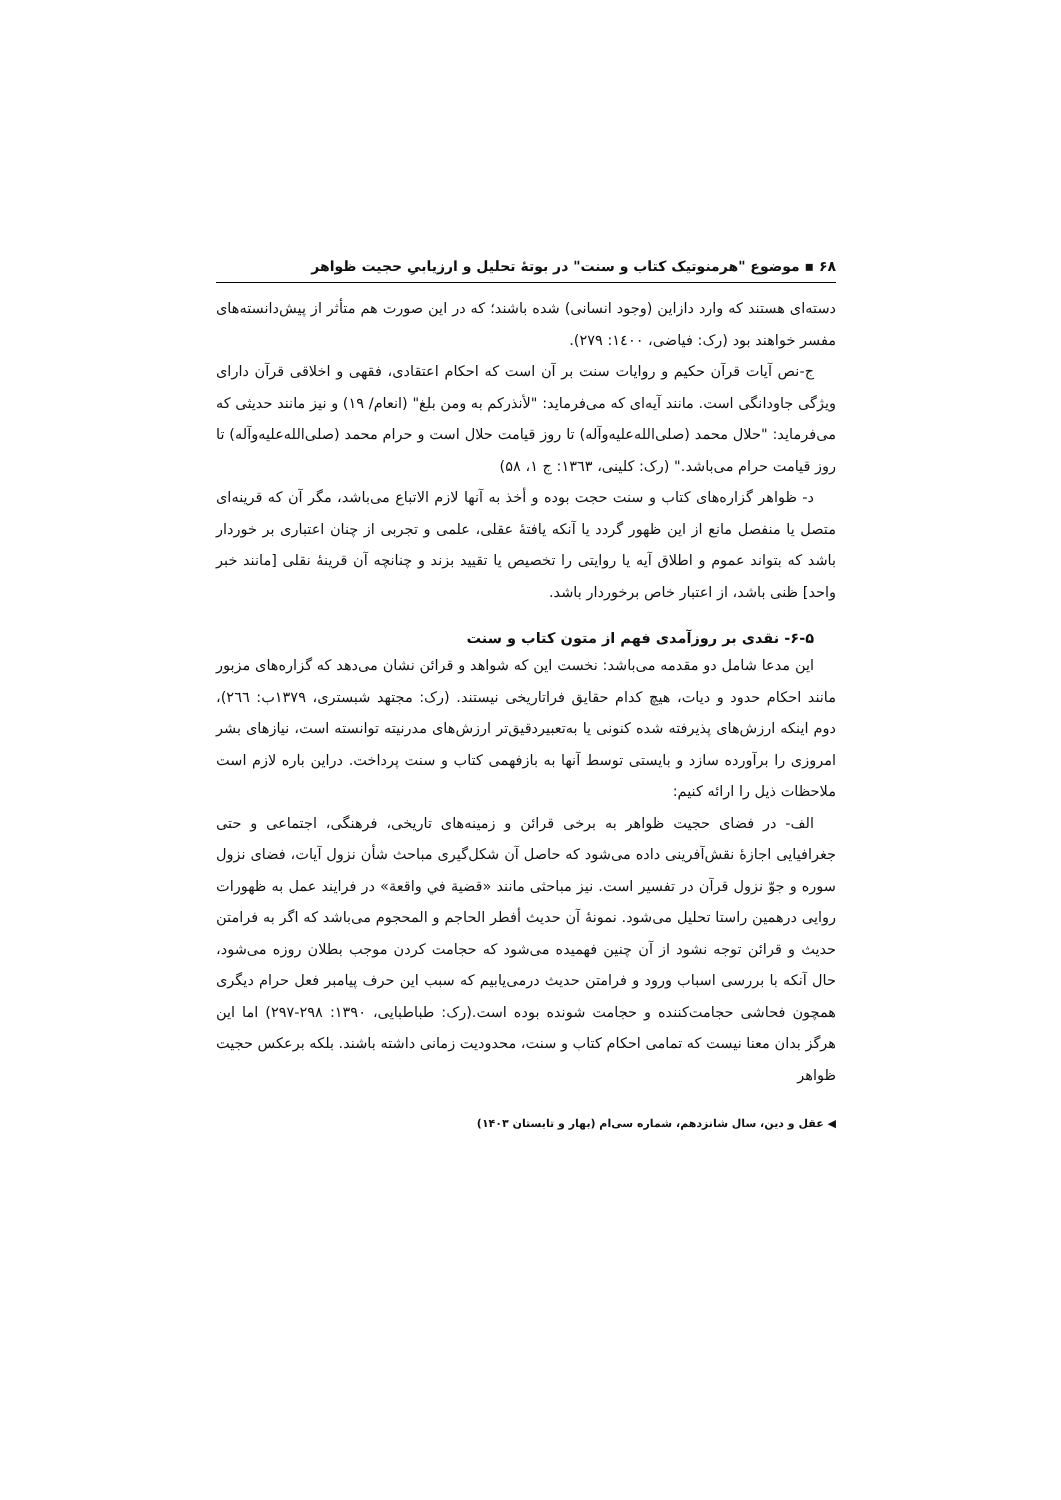۶۸ ▪ موضوع "هرمنوتیک کتاب و سنت" در بوتهٔ تحلیل و ارزیابیِ حجیت ظواهر
دسته‌ای هستند که وارد دازاین (وجود انسانی) شده باشند؛ که در این صورت هم متأثر از پیش‌دانسته‌های مفسر خواهند بود (رک: فیاضی، ۱٤۰۰: ۲۷۹).
ج-نص آیات قرآن حکیم و روایات سنت بر آن است که احکام اعتقادی، فقهی و اخلاقی قرآن دارای ویژگی جاودانگی است. مانند آیه‌ای که می‌فرماید: "لأنذرکم به ومن بلغ" (انعام/ ۱۹) و نیز مانند حدیثی که می‌فرماید: "حلال محمد (صلی‌الله‌علیه‌وآله) تا روز قیامت حلال است و حرام محمد (صلی‌الله‌علیه‌وآله) تا روز قیامت حرام می‌باشد." (رک: کلینی، ۱۳٦۳: ج ۱، ۵۸)
د- ظواهر گزاره‌های کتاب و سنت حجت بوده و أخذ به آنها لازم الاتباع می‌باشد، مگر آن که قرینه‌ای متصل یا منفصل مانع از این ظهور گردد یا آنکه یافتهٔ عقلی، علمی و تجربی از چنان اعتباری بر خوردار باشد که بتواند عموم و اطلاق آیه یا روایتی را تخصیص یا تقیید بزند و چنانچه آن قرینهٔ نقلی [مانند خبر واحد] ظنی باشد، از اعتبار خاص برخوردار باشد.
۶-۵- نقدی بر روزآمدی فهم از متون کتاب و سنت
این مدعا شامل دو مقدمه می‌باشد: نخست این که شواهد و قرائن نشان می‌دهد که گزاره‌های مزبور مانند احکام حدود و دیات، هیچ کدام حقایق فراتاریخی نیستند. (رک: مجتهد شبستری، ۱۳۷۹ب: ۲٦٦)، دوم اینکه ارزش‌های پذیرفته شده کنونی یا به‌تعبیردقیق‌تر ارزش‌های مدرنیته توانسته است، نیازهای بشر امروزی را برآورده سازد و بایستی توسط آنها به بازفهمی کتاب و سنت پرداخت. دراین باره لازم است ملاحظات ذیل را ارائه کنیم:
الف- در فضای حجیت ظواهر به برخی قرائن و زمینه‌های تاریخی، فرهنگی، اجتماعی و حتی جغرافیایی اجازهٔ نقش‌آفرینی داده می‌شود که حاصل آن شکل‌گیری مباحث شأن نزول آیات، فضای نزول سوره و جوّ نزول قرآن در تفسیر است. نیز مباحثی مانند «قضية في واقعة» در فرایند عمل به ظهورات روایی درهمین راستا تحلیل می‌شود. نمونهٔ آن حدیث أفطر الحاجم و المحجوم می‌باشد که اگر به فرامتن حدیث و قرائن توجه نشود از آن چنین فهمیده می‌شود که حجامت کردن موجب بطلان روزه می‌شود، حال آنکه با بررسی اسباب ورود و فرامتن حدیث درمی‌یابیم که سبب این حرف پیامبر فعل حرام دیگری همچون فحاشی حجامت‌کننده و حجامت شونده بوده است.(رک: طباطبایی، ۱۳۹۰: ۲۹۸-۲۹۷) اما این هرگز بدان معنا نیست که تمامی احکام کتاب و سنت، محدودیت زمانی داشته باشند. بلکه برعکس حجیت ظواهر
◀ عقل و دین، سال شانزدهم، شماره سی‌ام (بهار و تابستان ۱۴۰۳)